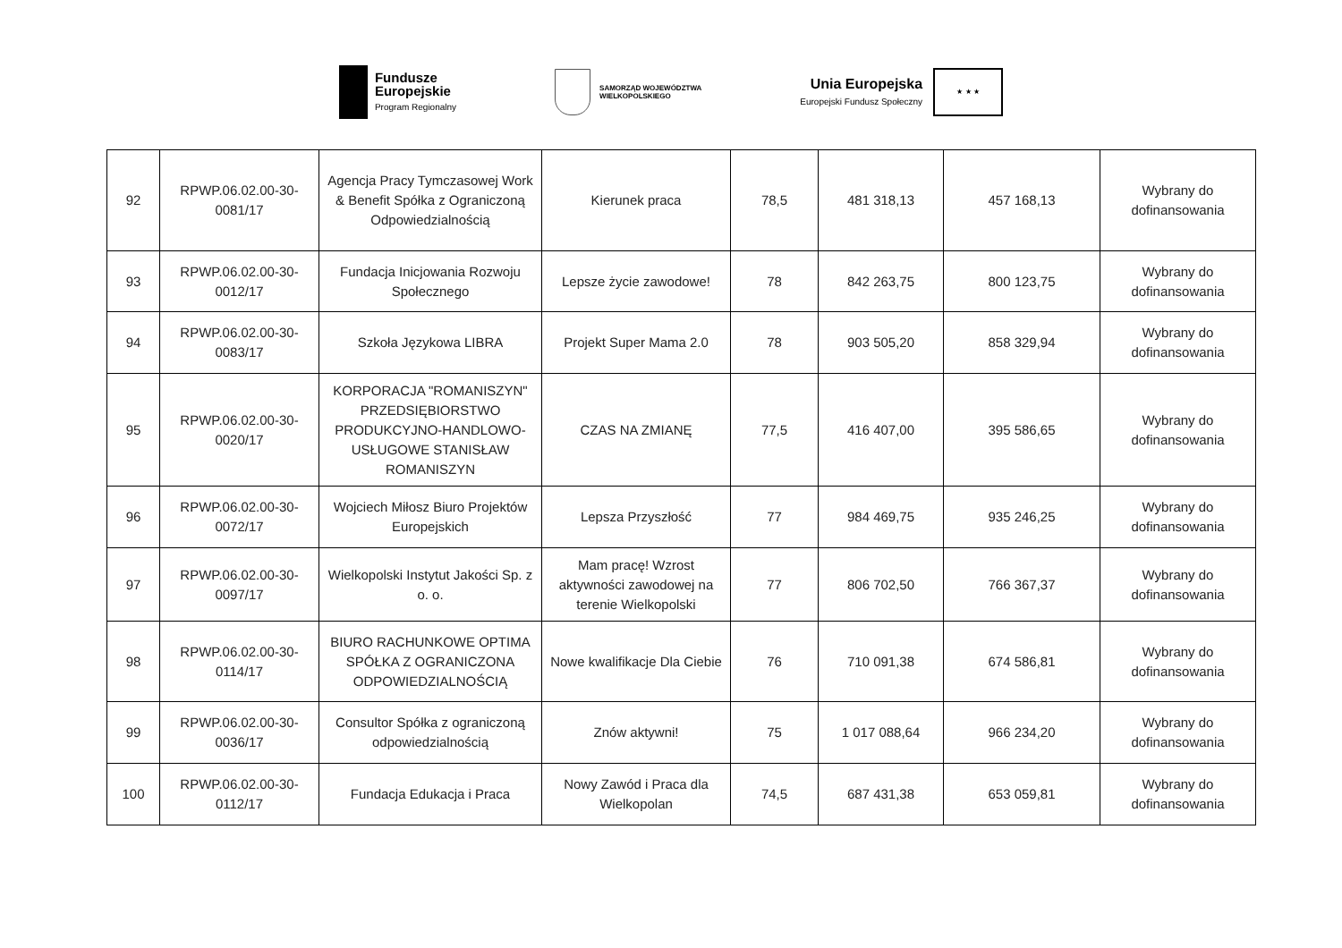Fundusze
Europejskie
Program Regionalny
SAMORZĄD WOJEWÓDZTWA
WIELKOPOLSKIEGO
Unia Europejska
Europejski Fundusz Społeczny
★ ★ ★
| 92 | RPWP.06.02.00-30-0081/17 | Agencja Pracy Tymczasowej Work & Benefit Spółka z Ograniczoną Odpowiedzialnością | Kierunek praca | 78,5 | 481 318,13 | 457 168,13 | Wybrany do dofinansowania |
| 93 | RPWP.06.02.00-30-0012/17 | Fundacja Inicjowania Rozwoju Społecznego | Lepsze życie zawodowe! | 78 | 842 263,75 | 800 123,75 | Wybrany do dofinansowania |
| 94 | RPWP.06.02.00-30-0083/17 | Szkoła Językowa LIBRA | Projekt Super Mama 2.0 | 78 | 903 505,20 | 858 329,94 | Wybrany do dofinansowania |
| 95 | RPWP.06.02.00-30-0020/17 | KORPORACJA "ROMANISZYN" PRZEDSIĘBIORSTWO PRODUKCYJNO-HANDLOWO-USŁUGOWE STANISŁAW ROMANISZYN | CZAS NA ZMIANĘ | 77,5 | 416 407,00 | 395 586,65 | Wybrany do dofinansowania |
| 96 | RPWP.06.02.00-30-0072/17 | Wojciech Miłosz Biuro Projektów Europejskich | Lepsza Przyszłość | 77 | 984 469,75 | 935 246,25 | Wybrany do dofinansowania |
| 97 | RPWP.06.02.00-30-0097/17 | Wielkopolski Instytut Jakości Sp. z o. o. | Mam pracę! Wzrost aktywności zawodowej na terenie Wielkopolski | 77 | 806 702,50 | 766 367,37 | Wybrany do dofinansowania |
| 98 | RPWP.06.02.00-30-0114/17 | BIURO RACHUNKOWE OPTIMA SPÓŁKA Z OGRANICZONA ODPOWIEDZIALNOŚCIĄ | Nowe kwalifikacje Dla Ciebie | 76 | 710 091,38 | 674 586,81 | Wybrany do dofinansowania |
| 99 | RPWP.06.02.00-30-0036/17 | Consultor Spółka z ograniczoną odpowiedzialnością | Znów aktywni! | 75 | 1 017 088,64 | 966 234,20 | Wybrany do dofinansowania |
| 100 | RPWP.06.02.00-30-0112/17 | Fundacja Edukacja i Praca | Nowy Zawód i Praca dla Wielkopolan | 74,5 | 687 431,38 | 653 059,81 | Wybrany do dofinansowania |